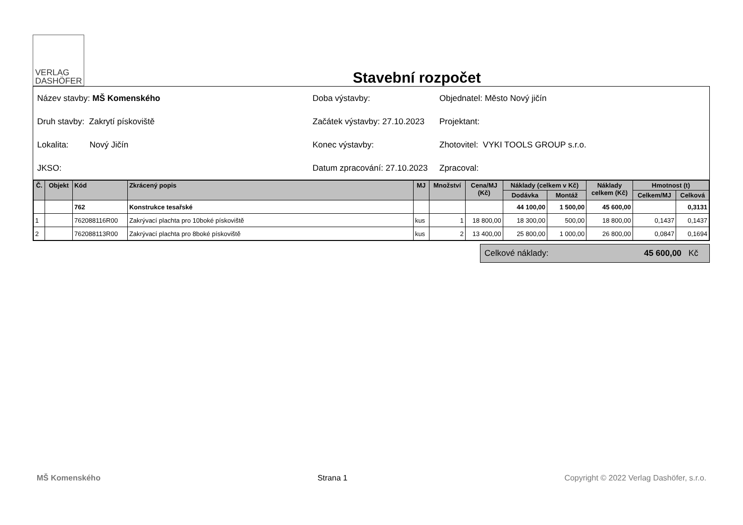VERLAG
DASHÖFER
Stavební rozpočet
| Název stavby: MŠ Komenského | Doba výstavby: | Objednatel: Město Nový jičín |
| Druh stavby: Zakrytí pískoviště | Začátek výstavby: 27.10.2023 | Projektant: |
| Lokalita: Nový Jičín | Konec výstavby: | Zhotovitel: VYKI TOOLS GROUP s.r.o. |
| JKSO: | Datum zpracování: 27.10.2023 | Zpracoval: |
| Č. | Objekt | Kód | Zkrácený popis | MJ | Množství | Cena/MJ (Kč) | Náklady (celkem v Kč) | | Náklady celkem (Kč) | Hmotnost (t) | |
| --- | --- | --- | --- | --- | --- | --- | --- | --- | --- | --- | --- |
| | | | | | | | Dodávka | Montáž | | Celkem/MJ | Celková |
| | | 762 | Konstrukce tesařské | | | | 44 100,00 | 1 500,00 | 45 600,00 | | 0,3131 |
| 1 | | 762088116R00 | Zakrývací plachta pro 10boké pískoviště | kus | 1 | 18 800,00 | 18 300,00 | 500,00 | 18 800,00 | 0,1437 | 0,1437 |
| 2 | | 762088113R00 | Zakrývací plachta pro 8boké pískoviště | kus | 2 | 13 400,00 | 25 800,00 | 1 000,00 | 26 800,00 | 0,0847 | 0,1694 |
Celkové náklady: 45 600,00 Kč
MŠ Komenského Strana 1 Copyright © 2022 Verlag Dashöfer, s.r.o.